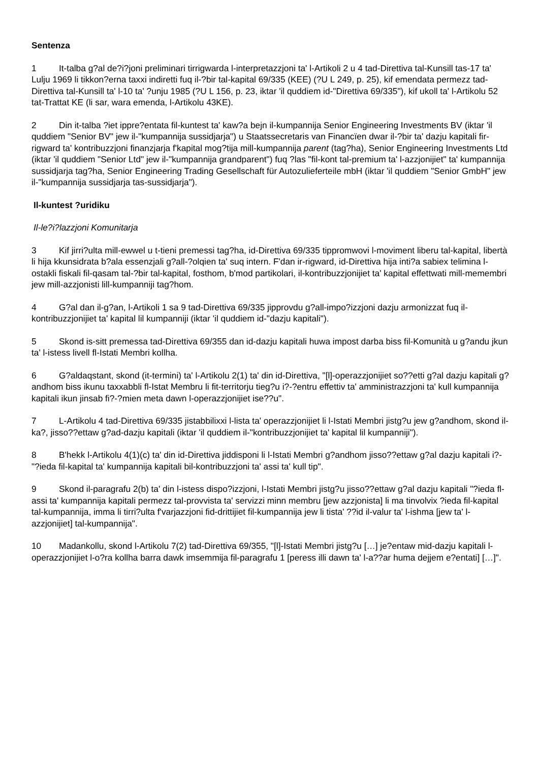Sentenza
1 It-talba g?al de?i?joni preliminari tirrigwarda l-interpretazzjoni ta' l-Artikoli 2 u 4 tad-Direttiva tal-Kunsill tas-17 ta' Lulju 1969 li tikkon?erna taxxi indiretti fuq il-?bir tal-kapital 69/335 (KEE) (?U L 249, p. 25), kif emendata permezz tad-Direttiva tal-Kunsill ta' l-10 ta' ?unju 1985 (?U L 156, p. 23, iktar 'il quddiem id-"Direttiva 69/335"), kif ukoll ta' l-Artikolu 52 tat-Trattat KE (li sar, wara emenda, l-Artikolu 43KE).
2 Din it-talba ?iet ippre?entata fil-kuntest ta' kaw?a bejn il-kumpannija Senior Engineering Investments BV (iktar 'il quddiem "Senior BV" jew il-"kumpannija sussidjarja") u Staatssecretaris van Financïen dwar il-?bir ta' dazju kapitali fir-rigward ta' kontribuzzjoni finanzjarja f'kapital mog?tija mill-kumpannija parent (tag?ha), Senior Engineering Investments Ltd (iktar 'il quddiem "Senior Ltd" jew il-"kumpannija grandparent") fuq ?las "fil-kont tal-premium ta' l-azzjonijiet" ta' kumpannija sussidjarja tag?ha, Senior Engineering Trading Gesellschaft für Autozulieferteile mbH (iktar 'il quddiem "Senior GmbH" jew il-"kumpannija sussidjarja tas-sussidjarja").
Il-kuntest ?uridiku
Il-le?i?lazzjoni Komunitarja
3 Kif jirri?ulta mill-ewwel u t-tieni premessi tag?ha, id-Direttiva 69/335 tippromwovi l-moviment liberu tal-kapital, libertà li hija kkunsidrata b?ala essenzjali g?all-?olqien ta' suq intern. F'dan ir-rigward, id-Direttiva hija inti?a sabiex telimina l-ostakli fiskali fil-qasam tal-?bir tal-kapital, fosthom, b'mod partikolari, il-kontribuzzjonijiet ta' kapital effettwati mill-memembri jew mill-azzjonisti lill-kumpanniji tag?hom.
4 G?al dan il-g?an, l-Artikoli 1 sa 9 tad-Direttiva 69/335 jipprovdu g?all-impo?izzjoni dazju armonizzat fuq il-kontribuzzjonijiet ta' kapital lil kumpanniji (iktar 'il quddiem id-"dazju kapitali").
5 Skond is-sitt premessa tad-Direttiva 69/355 dan id-dazju kapitali huwa impost darba biss fil-Komunità u g?andu jkun ta' l-istess livell fl-Istati Membri kollha.
6 G?aldaqstant, skond (it-termini) ta' l-Artikolu 2(1) ta' din id-Direttiva, "[l]-operazzjonijiet so??etti g?al dazju kapitali g?andhom biss ikunu taxxabbli fl-Istat Membru li fit-territorju tieg?u i?-?entru effettiv ta' amministrazzjoni ta' kull kumpannija kapitali ikun jinsab fi?-?mien meta dawn l-operazzjonijiet ise??u".
7 L-Artikolu 4 tad-Direttiva 69/335 jistabbilixxi l-lista ta' operazzjonijiet li l-Istati Membri jistg?u jew g?andhom, skond il-ka?, jisso??ettaw g?ad-dazju kapitali (iktar 'il quddiem il-"kontribuzzjonijiet ta' kapital lil kumpanniji").
8 B'hekk l-Artikolu 4(1)(c) ta' din id-Direttiva jiddisponi li l-Istati Membri g?andhom jisso??ettaw g?al dazju kapitali i?-"?ieda fil-kapital ta' kumpannija kapitali bil-kontribuzzjoni ta' assi ta' kull tip".
9 Skond il-paragrafu 2(b) ta' din l-istess dispo?izzjoni, l-Istati Membri jistg?u jisso??ettaw g?al dazju kapitali "?ieda fl-assi ta' kumpannija kapitali permezz tal-provvista ta' servizzi minn membru [jew azzjonista] li ma tinvolvix ?ieda fil-kapital tal-kumpannija, imma li tirri?ulta f'varjazzjoni fid-drittijiet fil-kumpannija jew li tista' ??id il-valur ta' l-ishma [jew ta' l-azzjonijiet] tal-kumpannija".
10 Madankollu, skond l-Artikolu 7(2) tad-Direttiva 69/355, "[l]-Istati Membri jistg?u […] je?entaw mid-dazju kapitali l-operazzjonijiet l-o?ra kollha barra dawk imsemmija fil-paragrafu 1 [peress illi dawn ta' l-a??ar huma dejjem e?entati] […]".